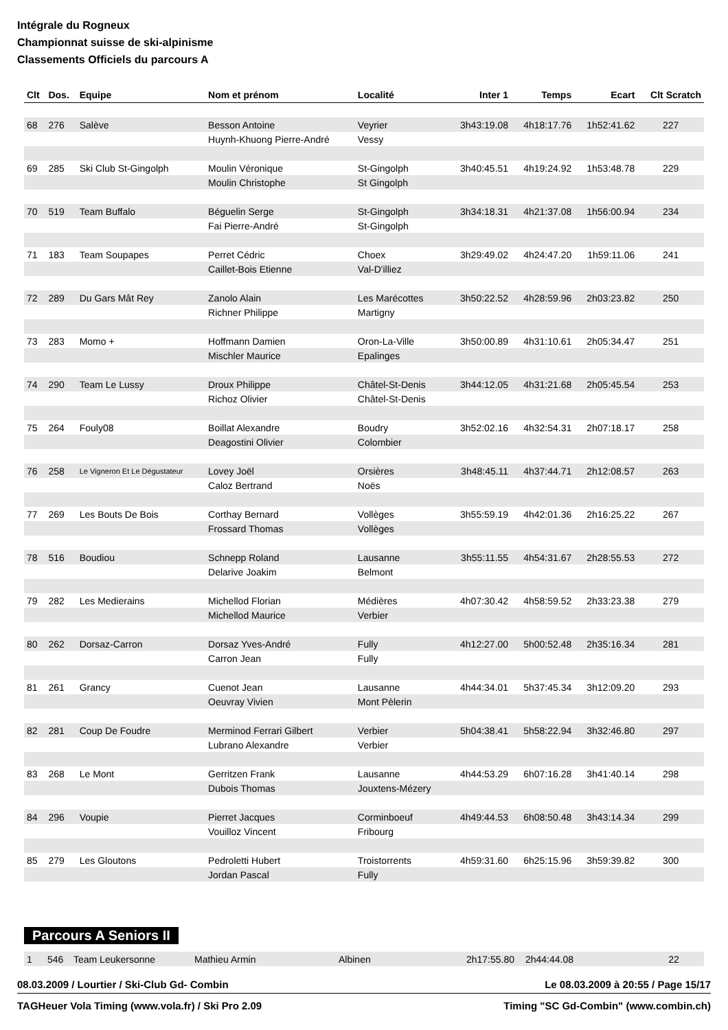Intégrale du Rogneux
Championnat suisse de ski-alpinisme
Classements Officiels du parcours A
| Clt | Dos. | Equipe | Nom et prénom | Localité | Inter 1 | Temps | Ecart | Clt Scratch |
| --- | --- | --- | --- | --- | --- | --- | --- | --- |
| 68 | 276 | Salève | Besson Antoine | Veyrier | 3h43:19.08 | 4h18:17.76 | 1h52:41.62 | 227 |
| | | | Huynh-Khuong Pierre-André | Vessy | | | | |
| 69 | 285 | Ski Club St-Gingolph | Moulin Véronique | St-Gingolph | 3h40:45.51 | 4h19:24.92 | 1h53:48.78 | 229 |
| | | | Moulin Christophe | St Gingolph | | | | |
| 70 | 519 | Team Buffalo | Béguelin Serge | St-Gingolph | 3h34:18.31 | 4h21:37.08 | 1h56:00.94 | 234 |
| | | | Fai Pierre-André | St-Gingolph | | | | |
| 71 | 183 | Team Soupapes | Perret Cédric | Choex | 3h29:49.02 | 4h24:47.20 | 1h59:11.06 | 241 |
| | | | Caillet-Bois Etienne | Val-D'illiez | | | | |
| 72 | 289 | Du Gars Mât Rey | Zanolo Alain | Les Marécottes | 3h50:22.52 | 4h28:59.96 | 2h03:23.82 | 250 |
| | | | Richner Philippe | Martigny | | | | |
| 73 | 283 | Momo + | Hoffmann Damien | Oron-La-Ville | 3h50:00.89 | 4h31:10.61 | 2h05:34.47 | 251 |
| | | | Mischler Maurice | Epalinges | | | | |
| 74 | 290 | Team Le Lussy | Droux Philippe | Châtel-St-Denis | 3h44:12.05 | 4h31:21.68 | 2h05:45.54 | 253 |
| | | | Richoz Olivier | Châtel-St-Denis | | | | |
| 75 | 264 | Fouly08 | Boillat Alexandre | Boudry | 3h52:02.16 | 4h32:54.31 | 2h07:18.17 | 258 |
| | | | Deagostini Olivier | Colombier | | | | |
| 76 | 258 | Le Vigneron Et Le Dégustateur | Lovey Joël | Orsières | 3h48:45.11 | 4h37:44.71 | 2h12:08.57 | 263 |
| | | | Caloz Bertrand | Noës | | | | |
| 77 | 269 | Les Bouts De Bois | Corthay Bernard | Vollèges | 3h55:59.19 | 4h42:01.36 | 2h16:25.22 | 267 |
| | | | Frossard Thomas | Vollèges | | | | |
| 78 | 516 | Boudiou | Schnepp Roland | Lausanne | 3h55:11.55 | 4h54:31.67 | 2h28:55.53 | 272 |
| | | | Delarive Joakim | Belmont | | | | |
| 79 | 282 | Les Medierains | Michellod Florian | Médières | 4h07:30.42 | 4h58:59.52 | 2h33:23.38 | 279 |
| | | | Michellod Maurice | Verbier | | | | |
| 80 | 262 | Dorsaz-Carron | Dorsaz Yves-André | Fully | 4h12:27.00 | 5h00:52.48 | 2h35:16.34 | 281 |
| | | | Carron Jean | Fully | | | | |
| 81 | 261 | Grancy | Cuenot Jean | Lausanne | 4h44:34.01 | 5h37:45.34 | 3h12:09.20 | 293 |
| | | | Oeuvray Vivien | Mont Pèlerin | | | | |
| 82 | 281 | Coup De Foudre | Merminod Ferrari Gilbert | Verbier | 5h04:38.41 | 5h58:22.94 | 3h32:46.80 | 297 |
| | | | Lubrano Alexandre | Verbier | | | | |
| 83 | 268 | Le Mont | Gerritzen Frank | Lausanne | 4h44:53.29 | 6h07:16.28 | 3h41:40.14 | 298 |
| | | | Dubois Thomas | Jouxtens-Mézery | | | | |
| 84 | 296 | Voupie | Pierret Jacques | Corminboeuf | 4h49:44.53 | 6h08:50.48 | 3h43:14.34 | 299 |
| | | | Vouilloz Vincent | Fribourg | | | | |
| 85 | 279 | Les Gloutons | Pedroletti Hubert | Troistorrents | 4h59:31.60 | 6h25:15.96 | 3h59:39.82 | 300 |
| | | | Jordan Pascal | Fully | | | | |
Parcours A Seniors II
| 1 | 546 | Team Leukersonne | Mathieu Armin | Albinen | 2h17:55.80 | 2h44:44.08 | | 22 |
08.03.2009 / Lourtier / Ski-Club Gd- Combin Le 08.03.2009 à 20:55 / Page 15/17
TAGHeuer Vola Timing (www.vola.fr) / Ski Pro 2.09 Timing "SC Gd-Combin" (www.combin.ch)